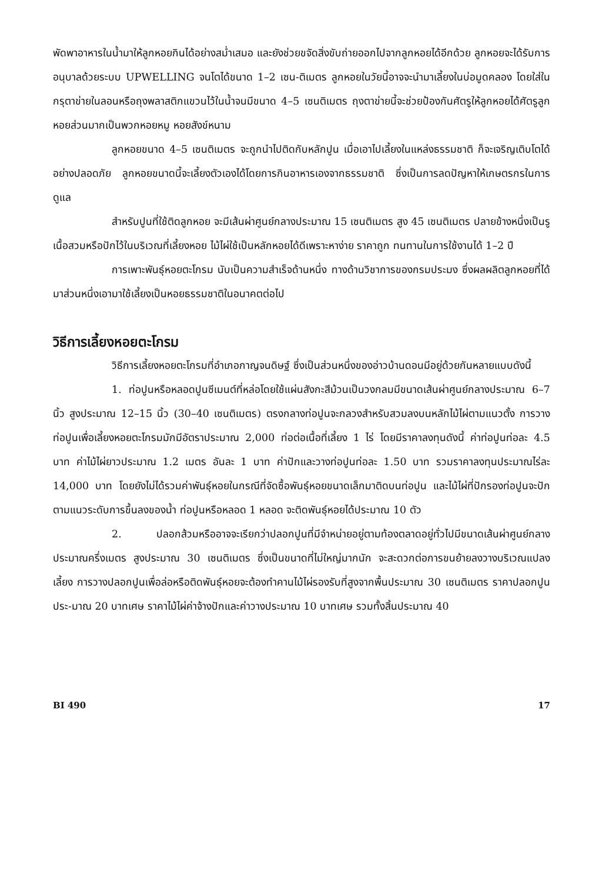พัดพาอาหารในน้ำมาให้ลูกหอยกินได้อย่างสม่ำเสมอ และยังช่วยขจัดสิ่งขับถ่ายออกไปจากลูกหอยได้อีกด้วย ลูกหอยจะได้รับการอนุบาลด้วยระบบ UPWELLING จนโตได้ขนาด 1–2 เซน-ติเมตร ลูกหอยในวัยนี้อาจจะนำมาเลี้ยงในบ่อมูดคลอง โดยใส่ในกรุตาข่ายในลอนหรือถุงพลาสติกแขวนไว้ในน้ำจนมีขนาด 4–5 เซนติเมตร ถุงตาข่ายนี้จะช่วยป้องกันศัตรูให้ลูกหอยได้ศัตรูลูกหอยส่วนมากเป็นพวกหอยหมู หอยสังข์หนาม
ลูกหอยขนาด 4–5 เซนติเมตร จะถูกนำไปติดกับหลักปูน เมื่อเอาไปเลี้ยงในแหล่งธรรมชาติ ก็จะเจริญเติบโตได้อย่างปลอดภัย ลูกหอยขนาดนี้จะเลี้ยงตัวเองได้โดยการกินอาหารเองจากธรรมชาติ ซึ่งเป็นการลดปัญหาให้เกษตรกรในการดูแล
สำหรับปูนที่ใช้ติดลูกหอย จะมีเส้นผ่าศูนย์กลางประมาณ 15 เซนติเมตร สูง 45 เซนติเมตร ปลายข้างหนึ่งเป็นรูเนื้อสวมหรือปักไว้ในบริเวณที่เลี้ยงหอย ไม้ไผ่ใช้เป็นหลักหอยได้ดีเพราะหาง่าย ราคาถูก ทนทานในการใช้งานได้ 1–2 ปี
การเพาะพันธุ์หอยตะโกรม นับเป็นความสำเร็จด้านหนึ่ง ทางด้านวิชาการของกรมประมง ซึ่งผลผลิตลูกหอยที่ได้มาส่วนหนึ่งเอามาใช้เลี้ยงเป็นหอยธรรมชาติในอนาคตต่อไป
วิธีการเลี้ยงหอยตะโกรม
วิธีการเลี้ยงหอยตะโกรมที่อำเภอกาญจนดิษฐ์ ซึ่งเป็นส่วนหนึ่งของอ่าวบ้านดอนมีอยู่ด้วยกันหลายแบบดังนี้
1. ท่อปูนหรือหลอดปูนซีเมนต์ที่หล่อโดยใช้แผ่นสังกะสีม้วนเป็นวงกลมมีขนาดเส้นผ่าศูนย์กลางประมาณ 6–7 นิ้ว สูงประมาณ 12–15 นิ้ว (30–40 เซนติเมตร) ตรงกลางท่อปูนจะกลวงสำหรับสวมลงบนหลักไม้ไผ่ตามแนวตั้ง การวางท่อปูนเพื่อเลี้ยงหอยตะโกรมมักมีอัตราประมาณ 2,000 ท่อต่อเนื้อที่เลี้ยง 1 ไร่ โดยมีราคาลงทุนดังนี้ ค่าท่อปูนท่อละ 4.5 บาท ค่าไม้ไผ่ยาวประมาณ 1.2 เมตร อันละ 1 บาท ค่าปักและวางท่อปูนท่อละ 1.50 บาท รวมราคาลงทุนประมาณไร่ละ 14,000 บาท โดยยังไม่ได้รวมค่าพันธุ์หอยในกรณีที่จัดซื้อพันธุ์หอยขนาดเล็กมาติดบนท่อปูน และไม้ไผ่ที่ปักรองท่อปูนจะปักตามแนวระดับการขึ้นลงของน้ำ ท่อปูนหรือหลอด 1 หลอด จะติดพันธุ์หอยได้ประมาณ 10 ตัว
2. ปลอกส้วมหรืออาจจะเรียกว่าปลอกปูนที่มีจำหน่ายอยู่ตามท้องตลาดอยู่ทั่วไปมีขนาดเส้นผ่าศูนย์กลางประมาณครึ่งเมตร สูงประมาณ 30 เซนติเมตร ซึ่งเป็นขนาดที่ไม่ใหญ่มากนัก จะสะดวกต่อการขนย้ายลงวางบริเวณแปลงเลี้ยง การวางปลอกปูนเพื่อล่อหรือติดพันธุ์หอยจะต้องทำคานไม้ไผ่รองรับที่สูงจากพื้นประมาณ 30 เซนติเมตร ราคาปลอกปูนประ-มาณ 20 บาทเศษ ราคาไม้ไผ่ค่าจ้างปักและค่าวางประมาณ 10 บาทเศษ รวมทั้งสิ้นประมาณ 40
BI 490 17